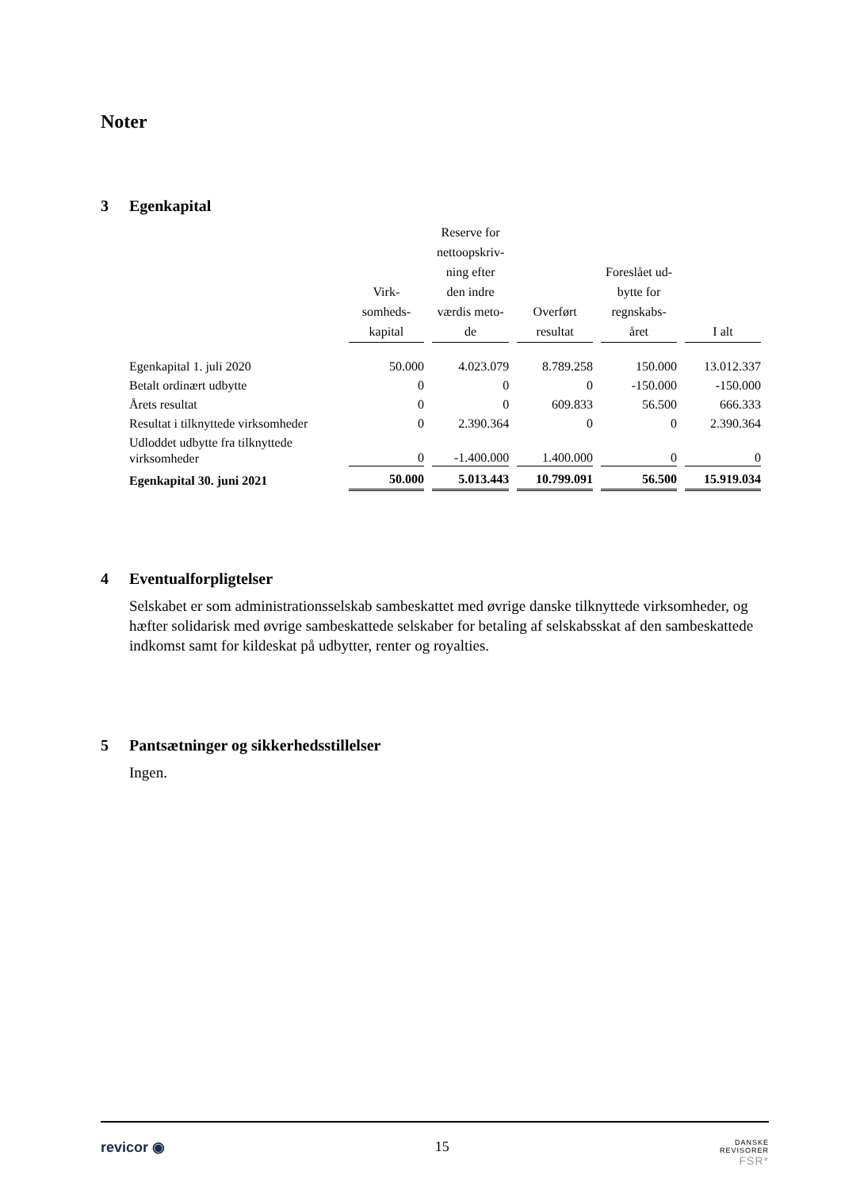Noter
3 Egenkapital
| | Virk- somheds- kapital | Reserve for nettoopskriv- ning efter den indre værdis meto- de | Overført resultat | Foreslået ud- bytte for regnskabs- året | I alt |
| --- | --- | --- | --- | --- | --- |
| Egenkapital 1. juli 2020 | 50.000 | 4.023.079 | 8.789.258 | 150.000 | 13.012.337 |
| Betalt ordinært udbytte | 0 | 0 | 0 | -150.000 | -150.000 |
| Årets resultat | 0 | 0 | 609.833 | 56.500 | 666.333 |
| Resultat i tilknyttede virksomheder | 0 | 2.390.364 | 0 | 0 | 2.390.364 |
| Udloddet udbytte fra tilknyttede virksomheder | 0 | -1.400.000 | 1.400.000 | 0 | 0 |
| Egenkapital 30. juni 2021 | 50.000 | 5.013.443 | 10.799.091 | 56.500 | 15.919.034 |
4 Eventualforpligtelser
Selskabet er som administrationsselskab sambeskattet med øvrige danske tilknyttede virksomheder, og hæfter solidarisk med øvrige sambeskattede selskaber for betaling af selskabsskat af den sambeskattede indkomst samt for kildeskat på udbytter, renter og royalties.
5 Pantsætninger og sikkerhedsstillelser
Ingen.
revicor ◉ 15 DANSKE
REVISORER
FSR*